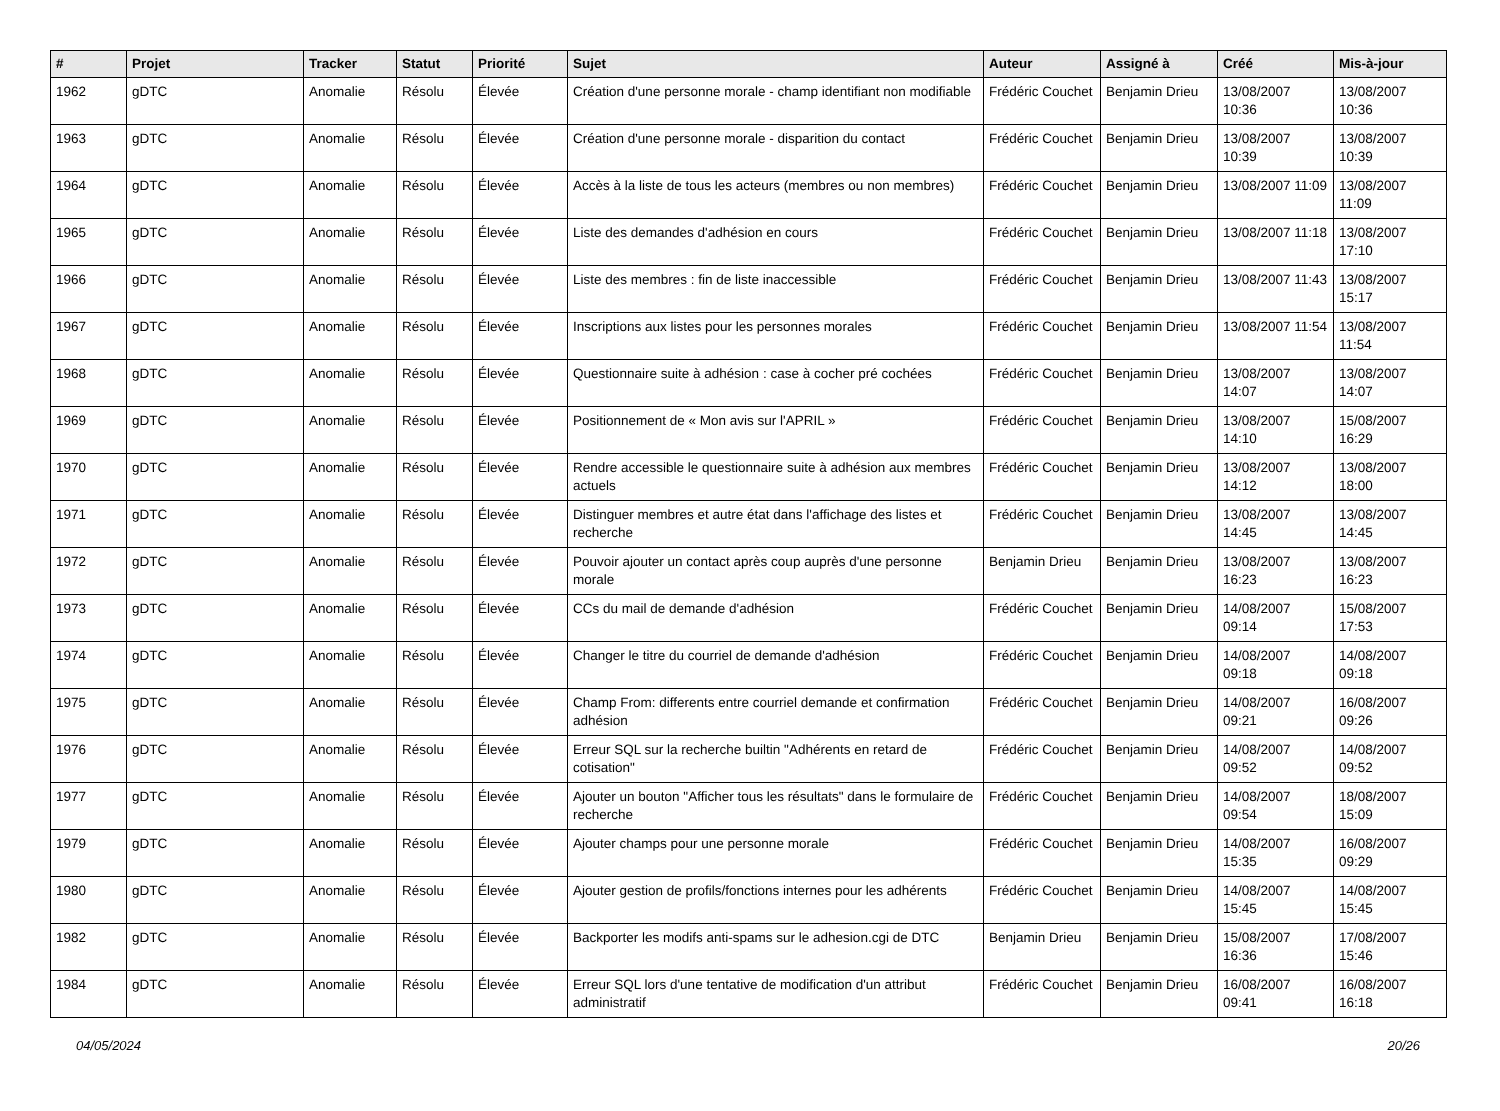| # | Projet | Tracker | Statut | Priorité | Sujet | Auteur | Assigné à | Créé | Mis-à-jour |
| --- | --- | --- | --- | --- | --- | --- | --- | --- | --- |
| 1962 | gDTC | Anomalie | Résolu | Élevée | Création d'une personne morale - champ identifiant non modifiable | Frédéric Couchet | Benjamin Drieu | 13/08/2007 10:36 | 13/08/2007 10:36 |
| 1963 | gDTC | Anomalie | Résolu | Élevée | Création d'une personne morale - disparition du contact | Frédéric Couchet | Benjamin Drieu | 13/08/2007 10:39 | 13/08/2007 10:39 |
| 1964 | gDTC | Anomalie | Résolu | Élevée | Accès à la liste de tous les acteurs (membres ou non membres) | Frédéric Couchet | Benjamin Drieu | 13/08/2007 11:09 | 13/08/2007 11:09 |
| 1965 | gDTC | Anomalie | Résolu | Élevée | Liste des demandes d'adhésion en cours | Frédéric Couchet | Benjamin Drieu | 13/08/2007 11:18 | 13/08/2007 17:10 |
| 1966 | gDTC | Anomalie | Résolu | Élevée | Liste des membres : fin de liste inaccessible | Frédéric Couchet | Benjamin Drieu | 13/08/2007 11:43 | 13/08/2007 15:17 |
| 1967 | gDTC | Anomalie | Résolu | Élevée | Inscriptions aux listes pour les personnes morales | Frédéric Couchet | Benjamin Drieu | 13/08/2007 11:54 | 13/08/2007 11:54 |
| 1968 | gDTC | Anomalie | Résolu | Élevée | Questionnaire suite à adhésion : case à cocher pré cochées | Frédéric Couchet | Benjamin Drieu | 13/08/2007 14:07 | 13/08/2007 14:07 |
| 1969 | gDTC | Anomalie | Résolu | Élevée | Positionnement de « Mon avis sur l'APRIL » | Frédéric Couchet | Benjamin Drieu | 13/08/2007 14:10 | 15/08/2007 16:29 |
| 1970 | gDTC | Anomalie | Résolu | Élevée | Rendre accessible le questionnaire suite à adhésion aux membres actuels | Frédéric Couchet | Benjamin Drieu | 13/08/2007 14:12 | 13/08/2007 18:00 |
| 1971 | gDTC | Anomalie | Résolu | Élevée | Distinguer membres et autre état dans l'affichage des listes et recherche | Frédéric Couchet | Benjamin Drieu | 13/08/2007 14:45 | 13/08/2007 14:45 |
| 1972 | gDTC | Anomalie | Résolu | Élevée | Pouvoir ajouter un contact après coup auprès d'une personne morale | Benjamin Drieu | Benjamin Drieu | 13/08/2007 16:23 | 13/08/2007 16:23 |
| 1973 | gDTC | Anomalie | Résolu | Élevée | CCs du mail de demande d'adhésion | Frédéric Couchet | Benjamin Drieu | 14/08/2007 09:14 | 15/08/2007 17:53 |
| 1974 | gDTC | Anomalie | Résolu | Élevée | Changer le titre du courriel de demande d'adhésion | Frédéric Couchet | Benjamin Drieu | 14/08/2007 09:18 | 14/08/2007 09:18 |
| 1975 | gDTC | Anomalie | Résolu | Élevée | Champ From: differents entre courriel demande et confirmation adhésion | Frédéric Couchet | Benjamin Drieu | 14/08/2007 09:21 | 16/08/2007 09:26 |
| 1976 | gDTC | Anomalie | Résolu | Élevée | Erreur SQL sur la recherche builtin "Adhérents en retard de cotisation" | Frédéric Couchet | Benjamin Drieu | 14/08/2007 09:52 | 14/08/2007 09:52 |
| 1977 | gDTC | Anomalie | Résolu | Élevée | Ajouter un bouton "Afficher tous les résultats" dans le formulaire de recherche | Frédéric Couchet | Benjamin Drieu | 14/08/2007 09:54 | 18/08/2007 15:09 |
| 1979 | gDTC | Anomalie | Résolu | Élevée | Ajouter champs pour une personne morale | Frédéric Couchet | Benjamin Drieu | 14/08/2007 15:35 | 16/08/2007 09:29 |
| 1980 | gDTC | Anomalie | Résolu | Élevée | Ajouter gestion de profils/fonctions internes pour les adhérents | Frédéric Couchet | Benjamin Drieu | 14/08/2007 15:45 | 14/08/2007 15:45 |
| 1982 | gDTC | Anomalie | Résolu | Élevée | Backporter les modifs anti-spams sur le adhesion.cgi de DTC | Benjamin Drieu | Benjamin Drieu | 15/08/2007 16:36 | 17/08/2007 15:46 |
| 1984 | gDTC | Anomalie | Résolu | Élevée | Erreur SQL lors d'une tentative de modification d'un attribut administratif | Frédéric Couchet | Benjamin Drieu | 16/08/2007 09:41 | 16/08/2007 16:18 |
04/05/2024 20/26